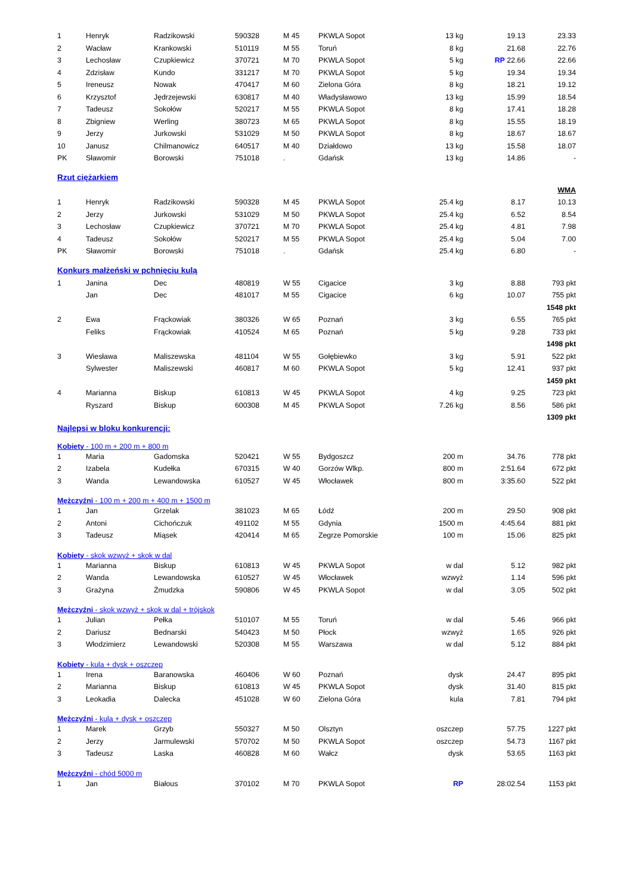| 1 | Henryk | Radzikowski | 590328 | M 45 | PKWLA Sopot | 13 kg | 19.13 | 23.33 |
| 2 | Wacław | Krankowski | 510119 | M 55 | Toruń | 8 kg | 21.68 | 22.76 |
| 3 | Lechosław | Czupkiewicz | 370721 | M 70 | PKWLA Sopot | 5 kg | RP 22.66 | 22.66 |
| 4 | Zdzisław | Kundo | 331217 | M 70 | PKWLA Sopot | 5 kg | 19.34 | 19.34 |
| 5 | Ireneusz | Nowak | 470417 | M 60 | Zielona Góra | 8 kg | 18.21 | 19.12 |
| 6 | Krzysztof | Jędrzejewski | 630817 | M 40 | Władysławowo | 13 kg | 15.99 | 18.54 |
| 7 | Tadeusz | Sokołów | 520217 | M 55 | PKWLA Sopot | 8 kg | 17.41 | 18.28 |
| 8 | Zbigniew | Werling | 380723 | M 65 | PKWLA Sopot | 8 kg | 15.55 | 18.19 |
| 9 | Jerzy | Jurkowski | 531029 | M 50 | PKWLA Sopot | 8 kg | 18.67 | 18.67 |
| 10 | Janusz | Chilmanowicz | 640517 | M 40 | Działdowo | 13 kg | 15.58 | 18.07 |
| PK | Sławomir | Borowski | 751018 | . | Gdańsk | 13 kg | 14.86 | - |
Rzut ciężarkiem
| | | | | | | | | WMA |
| 1 | Henryk | Radzikowski | 590328 | M 45 | PKWLA Sopot | 25.4 kg | 8.17 | 10.13 |
| 2 | Jerzy | Jurkowski | 531029 | M 50 | PKWLA Sopot | 25.4 kg | 6.52 | 8.54 |
| 3 | Lechosław | Czupkiewicz | 370721 | M 70 | PKWLA Sopot | 25.4 kg | 4.81 | 7.98 |
| 4 | Tadeusz | Sokołów | 520217 | M 55 | PKWLA Sopot | 25.4 kg | 5.04 | 7.00 |
| PK | Sławomir | Borowski | 751018 | . | Gdańsk | 25.4 kg | 6.80 | - |
Konkurs małżeński w pchnięciu kulą
| 1 | Janina | Dec | 480819 | W 55 | Cigacice | 3 kg | 8.88 | 793 pkt |
| | Jan | Dec | 481017 | M 55 | Cigacice | 6 kg | 10.07 | 755 pkt |
| | | | | | | | | 1548 pkt |
| 2 | Ewa | Frąckowiak | 380326 | W 65 | Poznań | 3 kg | 6.55 | 765 pkt |
| | Feliks | Frąckowiak | 410524 | M 65 | Poznań | 5 kg | 9.28 | 733 pkt |
| | | | | | | | | 1498 pkt |
| 3 | Wiesława | Maliszewska | 481104 | W 55 | Gołębiewko | 3 kg | 5.91 | 522 pkt |
| | Sylwester | Maliszewski | 460817 | M 60 | PKWLA Sopot | 5 kg | 12.41 | 937 pkt |
| | | | | | | | | 1459 pkt |
| 4 | Marianna | Biskup | 610813 | W 45 | PKWLA Sopot | 4 kg | 9.25 | 723 pkt |
| | Ryszard | Biskup | 600308 | M 45 | PKWLA Sopot | 7.26 kg | 8.56 | 586 pkt |
| | | | | | | | | 1309 pkt |
Najlepsi w bloku konkurencji:
Kobiety - 100 m + 200 m + 800 m
| 1 | Maria | Gadomska | 520421 | W 55 | Bydgoszcz | 200 m | 34.76 | 778 pkt |
| 2 | Izabela | Kudełka | 670315 | W 40 | Gorzów Wlkp. | 800 m | 2:51.64 | 672 pkt |
| 3 | Wanda | Lewandowska | 610527 | W 45 | Włocławek | 800 m | 3:35.60 | 522 pkt |
Mężczyźni - 100 m + 200 m + 400 m + 1500 m
| 1 | Jan | Grzelak | 381023 | M 65 | Łódź | 200 m | 29.50 | 908 pkt |
| 2 | Antoni | Cichończuk | 491102 | M 55 | Gdynia | 1500 m | 4:45.64 | 881 pkt |
| 3 | Tadeusz | Miąsek | 420414 | M 65 | Zegrze Pomorskie | 100 m | 15.06 | 825 pkt |
Kobiety - skok wzwyż + skok w dal
| 1 | Marianna | Biskup | 610813 | W 45 | PKWLA Sopot | w dal | 5.12 | 982 pkt |
| 2 | Wanda | Lewandowska | 610527 | W 45 | Włocławek | wzwyż | 1.14 | 596 pkt |
| 3 | Grażyna | Żmudzka | 590806 | W 45 | PKWLA Sopot | w dal | 3.05 | 502 pkt |
Mężczyźni - skok wzwyż + skok w dal + trójskok
| 1 | Julian | Pełka | 510107 | M 55 | Toruń | w dal | 5.46 | 966 pkt |
| 2 | Dariusz | Bednarski | 540423 | M 50 | Płock | wzwyż | 1.65 | 926 pkt |
| 3 | Włodzimierz | Lewandowski | 520308 | M 55 | Warszawa | w dal | 5.12 | 884 pkt |
Kobiety - kula + dysk + oszczep
| 1 | Irena | Baranowska | 460406 | W 60 | Poznań | dysk | 24.47 | 895 pkt |
| 2 | Marianna | Biskup | 610813 | W 45 | PKWLA Sopot | dysk | 31.40 | 815 pkt |
| 3 | Leokadia | Dalecka | 451028 | W 60 | Zielona Góra | kula | 7.81 | 794 pkt |
Mężczyźni - kula + dysk + oszczep
| 1 | Marek | Grzyb | 550327 | M 50 | Olsztyn | oszczep | 57.75 | 1227 pkt |
| 2 | Jerzy | Jarmulewski | 570702 | M 50 | PKWLA Sopot | oszczep | 54.73 | 1167 pkt |
| 3 | Tadeusz | Laska | 460828 | M 60 | Wałcz | dysk | 53.65 | 1163 pkt |
Mężczyźni - chód 5000 m
| 1 | Jan | Białous | 370102 | M 70 | PKWLA Sopot | RP | 28:02.54 | 1153 pkt |